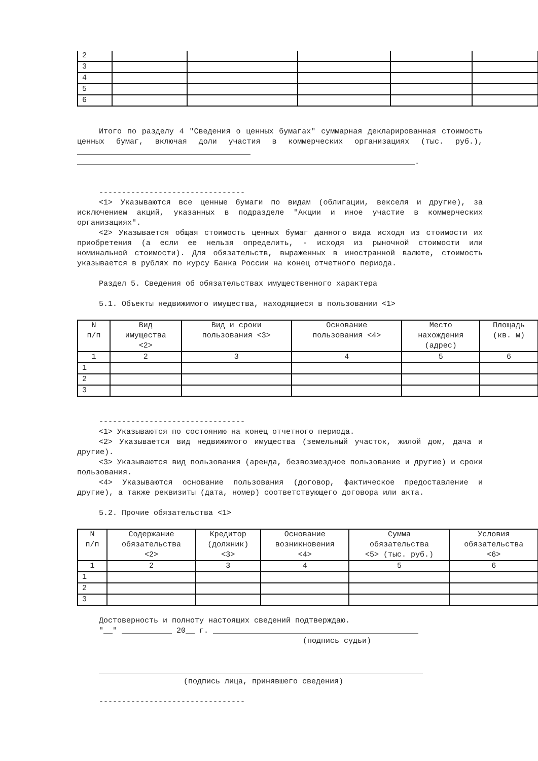| 2 | | | | | |
| 3 | | | | | |
| 4 | | | | | |
| 5 | | | | | |
| 6 | | | | | |
Итого по разделу 4 "Сведения о ценных бумагах" суммарная декларированная стоимость ценных бумаг, включая доли участия в коммерческих организациях (тыс. руб.), ______________________________________
__________________________________________________________________________.
--------------------------------
<1> Указываются все ценные бумаги по видам (облигации, векселя и другие), за исключением акций, указанных в подразделе "Акции и иное участие в коммерческих организациях".
<2> Указывается общая стоимость ценных бумаг данного вида исходя из стоимости их приобретения (а если ее нельзя определить, - исходя из рыночной стоимости или номинальной стоимости). Для обязательств, выраженных в иностранной валюте, стоимость указывается в рублях по курсу Банка России на конец отчетного периода.
Раздел 5. Сведения об обязательствах имущественного характера
5.1. Объекты недвижимого имущества, находящиеся в пользовании <1>
| N п/п | Вид имущества <2> | Вид и сроки пользования <3> | Основание пользования <4> | Место нахождения (адрес) | Площадь (кв. м) |
| 1 | 2 | 3 | 4 | 5 | 6 |
| 1 | | | | | |
| 2 | | | | | |
| 3 | | | | | |
--------------------------------
<1> Указываются по состоянию на конец отчетного периода.
<2> Указывается вид недвижимого имущества (земельный участок, жилой дом, дача и другие).
<3> Указываются вид пользования (аренда, безвозмездное пользование и другие) и сроки пользования.
<4> Указываются основание пользования (договор, фактическое предоставление и другие), а также реквизиты (дата, номер) соответствующего договора или акта.
5.2. Прочие обязательства <1>
| N п/п | Содержание обязательства <2> | Кредитор (должник) <3> | Основание возникновения <4> | Сумма обязательства <5> (тыс. руб.) | Условия обязательства <6> |
| 1 | 2 | 3 | 4 | 5 | 6 |
| 1 | | | | | |
| 2 | | | | | |
| 3 | | | | | |
Достоверность и полноту настоящих сведений подтверждаю.
"__" ___________ 20__ г. _____________________________________________
(подпись судьи)
_______________________________________________________________________
(подпись лица, принявшего сведения)
--------------------------------